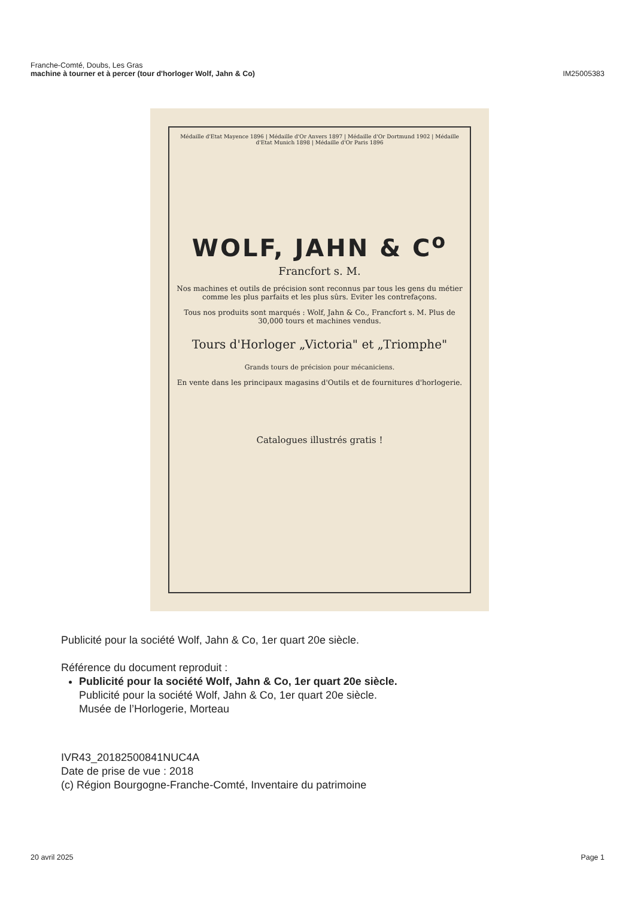Franche-Comté, Doubs, Les Gras
machine à tourner et à percer (tour d'horloger Wolf, Jahn & Co)
IM25005383
Médaille d'Etat Mayence 1896 | Médaille d'Or Anvers 1897 | Médaille d'Or Dortmund 1902 | Médaille d'Etat Munich 1898 | Médaille d'Or Paris 1896
WOLF, JAHN & C<sup>o</sup>
Francfort s. M.
Nos machines et outils de précision sont reconnus par tous les gens du métier comme les plus parfaits et les plus sûrs. Eviter les contrefaçons.
Tous nos produits sont marqués : Wolf, Jahn & Co., Francfort s. M. Plus de 30,000 tours et machines vendus.
Tours d'Horloger „Victoria" et „Triomphe"
Grands tours de précision pour mécaniciens.
En vente dans les principaux magasins d'Outils et de fournitures d'horlogerie.
Catalogues illustrés gratis !
Publicité pour la société Wolf, Jahn & Co, 1er quart 20e siècle.
Référence du document reproduit :
Publicité pour la société Wolf, Jahn & Co, 1er quart 20e siècle.
Publicité pour la société Wolf, Jahn & Co, 1er quart 20e siècle.
Musée de l’Horlogerie, Morteau
IVR43_20182500841NUC4A
Date de prise de vue : 2018
(c) Région Bourgogne-Franche-Comté, Inventaire du patrimoine
20 avril 2025 Page 1